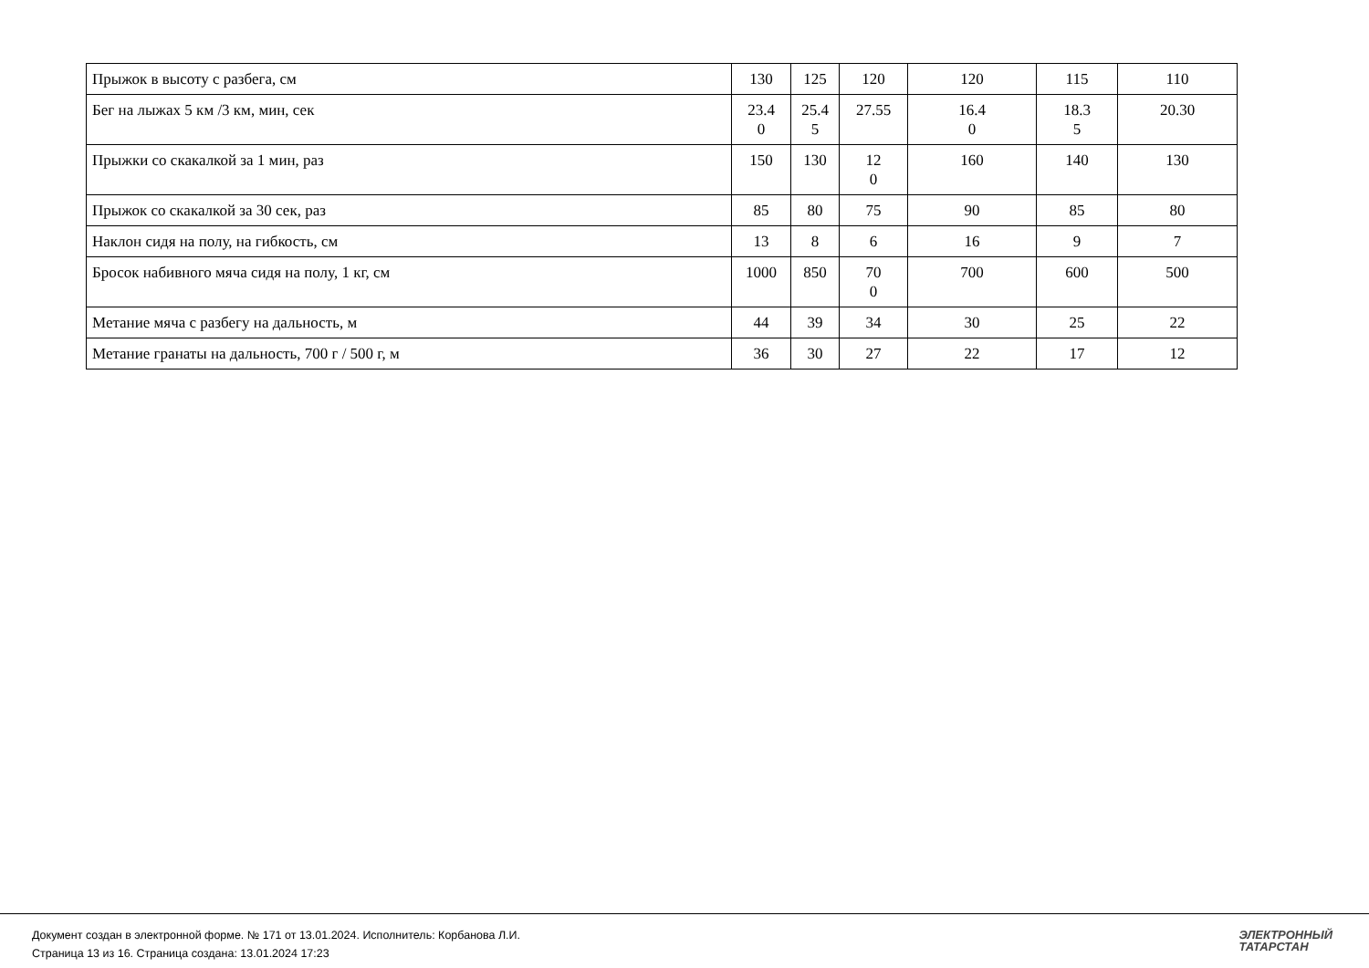| Прыжок в высоту с разбега, см | 130 | 125 | 120 | 120 | 115 | 110 |
| Бег на лыжах 5 км /3 км, мин, сек | 23.4 0 | 25.4 5 | 27.55 | 16.4 0 | 18.3 5 | 20.30 |
| Прыжки со скакалкой за 1 мин, раз | 150 | 130 | 12 0 | 160 | 140 | 130 |
| Прыжок со скакалкой за 30 сек, раз | 85 | 80 | 75 | 90 | 85 | 80 |
| Наклон сидя на полу, на гибкость, см | 13 | 8 | 6 | 16 | 9 | 7 |
| Бросок набивного мяча сидя на полу, 1 кг, см | 1000 | 850 | 70 0 | 700 | 600 | 500 |
| Метание мяча с разбегу на дальность, м | 44 | 39 | 34 | 30 | 25 | 22 |
| Метание гранаты на дальность, 700 г / 500 г, м | 36 | 30 | 27 | 22 | 17 | 12 |
Документ создан в электронной форме. № 171 от 13.01.2024. Исполнитель: Корбанова Л.И.
Страница 13 из 16. Страница создана: 13.01.2024 17:23
ЭЛЕКТРОННЫЙ
ТАТАРСТАН